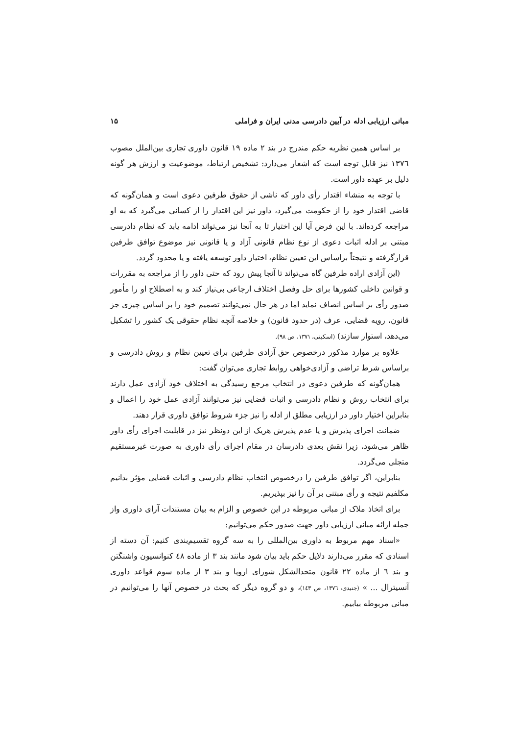مبانی ارزیابی ادله در آیین دادرسی مدنی ایران و فراملی ۱۵
بر اساس همین نظریه حکم مندرج در بند ۲ ماده ۱۹ قانون داوری تجاری بین‌الملل مصوب ۱۳۷٦ نیز قابل توجه است که اشعار می‌دارد: تشخیص ارتباط، موضوعیت و ارزش هر گونه دلیل بر عهده داور است.
با توجه به منشاء اقتدار رأی داور که ناشی از حقوق طرفین دعوی است و همان‌گونه که قاضی اقتدار خود را از حکومت می‌گیرد، داور نیز این اقتدار را از کسانی می‌گیرد که به او مراجعه کرده‌اند. با این فرض آیا این اختیار تا به آنجا نیز می‌تواند ادامه یابد که نظام دادرسی مبتنی بر ادله اثبات دعوی از نوع نظام قانونی آزاد و یا قانونی نیز موضوع توافق طرفین قرارگرفته و نتیجتاً براساس این تعیین نظام، اختیار داور توسعه یافته و یا محدود گردد.
(این آزادی اراده طرفین گاه می‌تواند تا آنجا پیش رود که حتی داور را از مراجعه به مقررات و قوانین داخلی کشورها برای حل وفصل اختلاف ارجاعی بی‌نیاز کند و به اصطلاح او را مأمور صدور رأی بر اساس انصاف نماید اما در هر حال نمی‌توانند تصمیم خود را بر اساس چیزی جز قانون، رویه قضایی، عرف (در حدود قانون) و خلاصه آنچه نظام حقوقی یک کشور را تشکیل می‌دهد، استوار سازند) (اسکینی، ۱۳۷۱، ص ۹۸).
علاوه بر موارد مذکور درخصوص حق آزادی طرفین برای تعیین نظام و روش دادرسی و براساس شرط تراضی و آزادی‌خواهی روابط تجاری می‌توان گفت:
همان‌گونه که طرفین دعوی در انتخاب مرجع رسیدگی به اختلاف خود آزادی عمل دارند برای انتخاب روش و نظام دادرسی و اثبات قضایی نیز می‌توانند آزادی عمل خود را اعمال و بنابراین اختیار داور در ارزیابی مطلق از ادله را نیز جزء شروط توافق داوری قرار دهند.
ضمانت اجرای پذیرش و یا عدم پذیرش هریک از این دونظر نیز در قابلیت اجرای رأی داور ظاهر می‌شود، زیرا نقش بعدی دادرسان در مقام اجرای رأی داوری به صورت غیرمستقیم متجلی می‌گردد.
بنابراین، اگر توافق طرفین را درخصوص انتخاب نظام دادرسی و اثبات قضایی مؤثر بدانیم مکلفیم نتیجه و رأی مبتنی بر آن را نیز بپذیریم.
برای اتخاذ ملاک از مبانی مربوطه در این خصوص و الزام به بیان مستندات آرای داوری واز جمله ارائه مبانی ارزیابی داور جهت صدور حکم می‌توانیم:
«اسناد مهم مربوط به داوری بین‌المللی را به سه گروه تقسیم‌بندی کنیم: آن دسته از اسنادی که مقرر می‌دارند دلایل حکم باید بیان شود مانند بند ۳ از ماده ٤٨ کنوانسیون واشنگتن و بند ٦ از ماده ۲۲ قانون متحدالشکل شورای اروپا و بند ۳ از ماده سوم قواعد داوری آنسیترال ... » (جنیدی، ۱۳۷٦، ص ۱٤۳)، و دو گروه دیگر که بحث در خصوص آنها را می‌توانیم در مبانی مربوطه بیابیم.